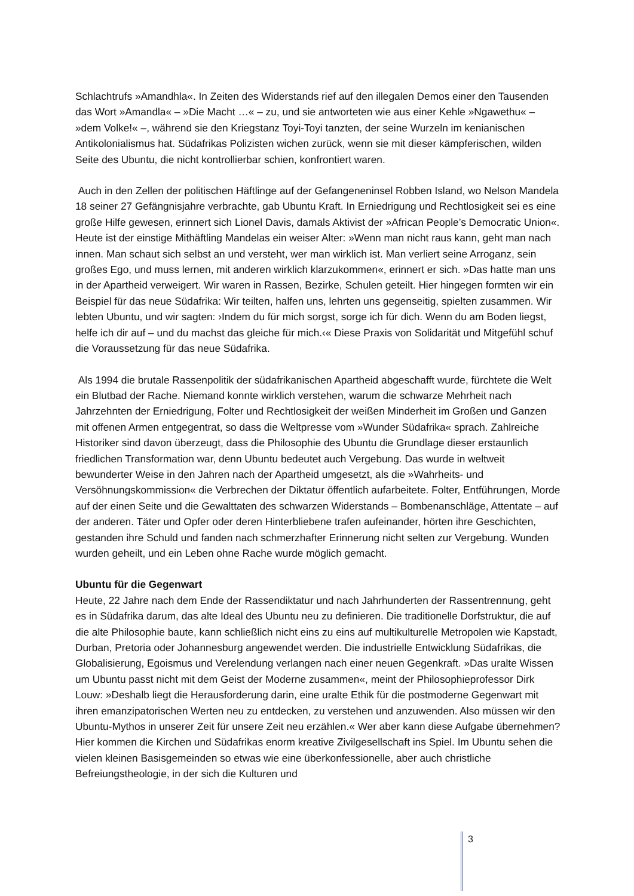Schlachtrufs »Amandhla«. In Zeiten des Widerstands rief auf den illegalen Demos einer den Tausenden das Wort »Amandla« – »Die Macht …« – zu, und sie antworteten wie aus einer Kehle »Ngawethu« – »dem Volke!« –, während sie den Kriegstanz Toyi-Toyi tanzten, der seine Wurzeln im kenianischen Antikolonialismus hat. Südafrikas Polizisten wichen zurück, wenn sie mit dieser kämpferischen, wilden Seite des Ubuntu, die nicht kontrollierbar schien, konfrontiert waren.
Auch in den Zellen der politischen Häftlinge auf der Gefangeneninsel Robben Island, wo Nelson Mandela 18 seiner 27 Gefängnisjahre verbrachte, gab Ubuntu Kraft. In Erniedrigung und Rechtlosigkeit sei es eine große Hilfe gewesen, erinnert sich Lionel Davis, damals Aktivist der »African People’s Democratic Union«. Heute ist der einstige Mithäftling Mandelas ein weiser Alter: »Wenn man nicht raus kann, geht man nach innen. Man schaut sich selbst an und versteht, wer man wirklich ist. Man verliert seine Arroganz, sein großes Ego, und muss lernen, mit anderen wirklich klarzukommen«, erinnert er sich. »Das hatte man uns in der Apartheid verweigert. Wir waren in Rassen, Bezirke, Schulen geteilt. Hier hingegen formten wir ein Beispiel für das neue Südafrika: Wir teilten, halfen uns, lehrten uns gegenseitig, spielten zusammen. Wir lebten Ubuntu, und wir sagten: ›Indem du für mich sorgst, sorge ich für dich. Wenn du am Boden liegst, helfe ich dir auf – und du machst das gleiche für mich.‹« Diese Praxis von Solidarität und Mitgefühl schuf die Voraussetzung für das neue Südafrika.
Als 1994 die brutale Rassenpolitik der südafrikanischen Apartheid abgeschafft wurde, fürchtete die Welt ein Blutbad der Rache. Niemand konnte wirklich verstehen, warum die schwarze Mehrheit nach Jahrzehnten der Erniedrigung, Folter und Rechtlosigkeit der weißen Minderheit im Großen und Ganzen mit offenen Armen entgegentrat, so dass die Weltpresse vom »Wunder Südafrika« sprach. Zahlreiche Historiker sind davon überzeugt, dass die Philosophie des Ubuntu die Grundlage dieser erstaunlich friedlichen Transformation war, denn Ubuntu bedeutet auch Vergebung. Das wurde in weltweit bewunderter Weise in den Jahren nach der Apartheid umgesetzt, als die »Wahrheits- und Versöhnungskommission« die Verbrechen der Diktatur öffentlich aufarbeitete. Folter, Entführungen, Morde auf der einen Seite und die Gewalttaten des schwarzen Widerstands – Bombenanschläge, Attentate – auf der anderen. Täter und Opfer oder deren Hinterbliebene trafen aufeinander, hörten ihre Geschichten, gestanden ihre Schuld und fanden nach schmerzhafter Erinnerung nicht selten zur Vergebung. Wunden wurden geheilt, und ein Leben ohne Rache wurde möglich gemacht.
Ubuntu für die Gegenwart
Heute, 22 Jahre nach dem Ende der Rassendiktatur und nach Jahrhunderten der Rassentrennung, geht es in Südafrika darum, das alte Ideal des Ubuntu neu zu definieren. Die traditionelle Dorfstruktur, die auf die alte Philosophie baute, kann schließlich nicht eins zu eins auf multikulturelle Metropolen wie Kapstadt, Durban, Pretoria oder Johannesburg angewendet werden. Die industrielle Entwicklung Südafrikas, die Globalisierung, Egoismus und Verelendung verlangen nach einer neuen Gegenkraft. »Das uralte Wissen um Ubuntu passt nicht mit dem Geist der Moderne zusammen«, meint der Philosophieprofessor Dirk Louw: »Deshalb liegt die Herausforderung darin, eine uralte Ethik für die postmoderne Gegenwart mit ihren emanzipatorischen Werten neu zu entdecken, zu verstehen und anzuwenden. Also müssen wir den Ubuntu-Mythos in unserer Zeit für unsere Zeit neu erzählen.« Wer aber kann diese Aufgabe übernehmen? Hier kommen die Kirchen und Südafrikas enorm kreative Zivilgesellschaft ins Spiel. Im Ubuntu sehen die vielen kleinen Basisgemeinden so etwas wie eine überkonfessionelle, aber auch christliche Befreiungstheologie, in der sich die Kulturen und
3